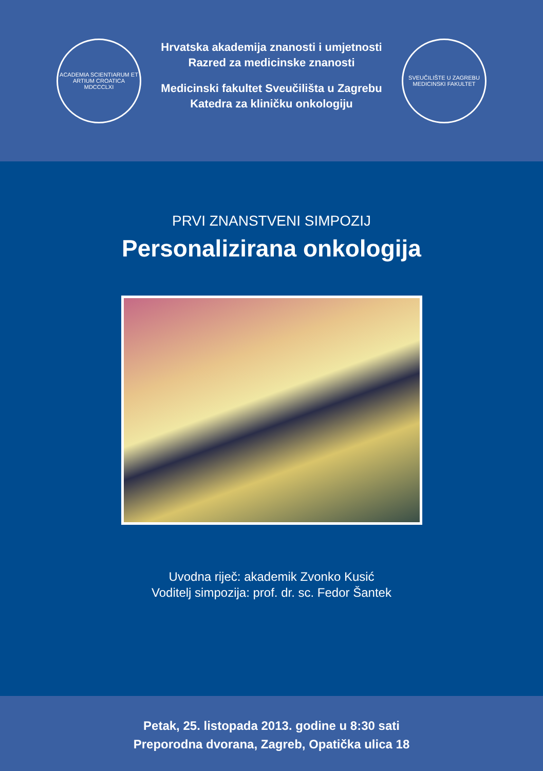ACADEMIA SCIENTIARUM ET ARTIUM CROATICA
MDCCCLXI
Hrvatska akademija znanosti i umjetnosti
Razred za medicinske znanosti
Medicinski fakultet Sveučilišta u Zagrebu
Katedra za kliničku onkologiju
SVEUČILIŠTE U ZAGREBU
MEDICINSKI FAKULTET
PRVI ZNANSTVENI SIMPOZIJ
Personalizirana onkologija
Uvodna riječ: akademik Zvonko Kusić
Voditelj simpozija: prof. dr. sc. Fedor Šantek
Petak, 25. listopada 2013. godine u 8:30 sati
Preporodna dvorana, Zagreb, Opatička ulica 18